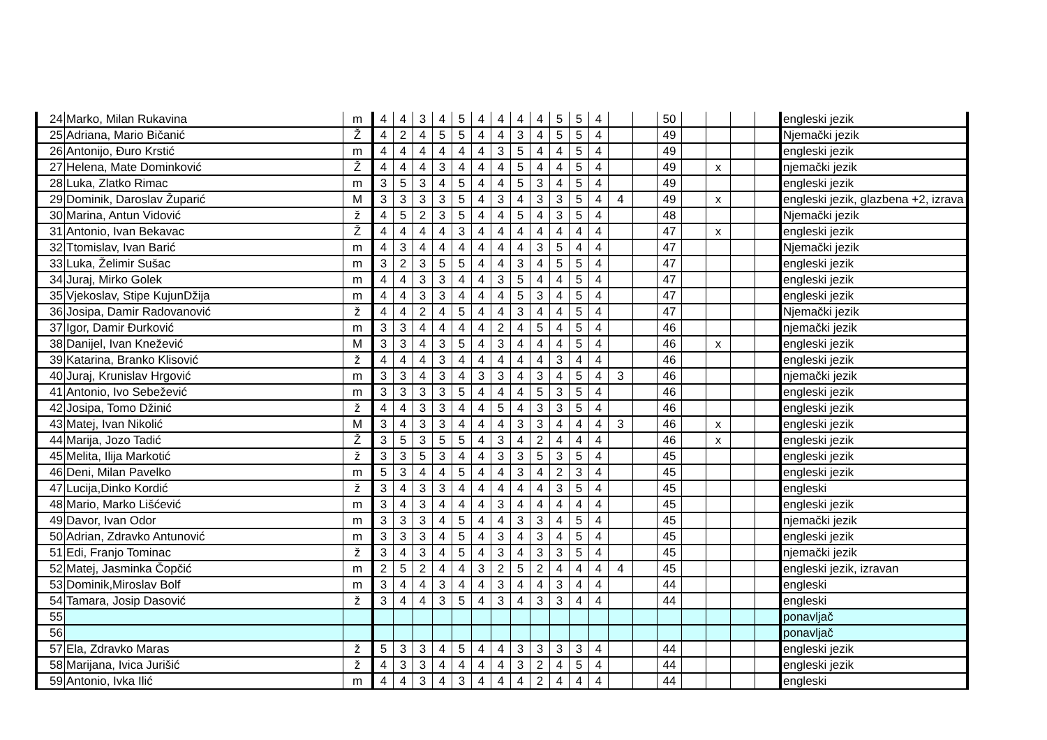| 24 | Marko, Milan Rukavina | m | 4 | 4 | 3 | 4 | 5 | 4 | 4 | 4 | 4 | 5 | 5 | 4 | | | 50 | | | | | engleski jezik |
| 25 | Adriana, Mario Bičanić | Ž | 4 | 2 | 4 | 5 | 5 | 4 | 4 | 3 | 4 | 5 | 5 | 4 | | | 49 | | | | | Njemački jezik |
| 26 | Antonijo, Đuro Krstić | m | 4 | 4 | 4 | 4 | 4 | 4 | 3 | 5 | 4 | 4 | 5 | 4 | | | 49 | | | | | engleski jezik |
| 27 | Helena, Mate Dominković | Ž | 4 | 4 | 4 | 3 | 4 | 4 | 4 | 5 | 4 | 4 | 5 | 4 | | | 49 | | x | | | njemački jezik |
| 28 | Luka, Zlatko Rimac | m | 3 | 5 | 3 | 4 | 5 | 4 | 4 | 5 | 3 | 4 | 5 | 4 | | | 49 | | | | | engleski jezik |
| 29 | Dominik, Daroslav Župarić | M | 3 | 3 | 3 | 3 | 5 | 4 | 3 | 4 | 3 | 3 | 5 | 4 | 4 | | 49 | | x | | | engleski jezik, glazbena +2, izrava |
| 30 | Marina, Antun Vidović | ž | 4 | 5 | 2 | 3 | 5 | 4 | 4 | 5 | 4 | 3 | 5 | 4 | | | 48 | | | | | Njemački jezik |
| 31 | Antonio, Ivan Bekavac | Ž | 4 | 4 | 4 | 4 | 3 | 4 | 4 | 4 | 4 | 4 | 4 | 4 | | | 47 | | x | | | engleski jezik |
| 32 | Ttomislav, Ivan Barić | m | 4 | 3 | 4 | 4 | 4 | 4 | 4 | 4 | 3 | 5 | 4 | 4 | | | 47 | | | | | Njemački jezik |
| 33 | Luka, Želimir Sušac | m | 3 | 2 | 3 | 5 | 5 | 4 | 4 | 3 | 4 | 5 | 5 | 4 | | | 47 | | | | | engleski jezik |
| 34 | Juraj, Mirko Golek | m | 4 | 4 | 3 | 3 | 4 | 4 | 3 | 5 | 4 | 4 | 5 | 4 | | | 47 | | | | | engleski jezik |
| 35 | Vjekoslav, Stipe KujunDžija | m | 4 | 4 | 3 | 3 | 4 | 4 | 4 | 5 | 3 | 4 | 5 | 4 | | | 47 | | | | | engleski jezik |
| 36 | Josipa, Damir Radovanović | ž | 4 | 4 | 2 | 4 | 5 | 4 | 4 | 3 | 4 | 4 | 5 | 4 | | | 47 | | | | | Njemački jezik |
| 37 | Igor, Damir Đurković | m | 3 | 3 | 4 | 4 | 4 | 4 | 2 | 4 | 5 | 4 | 5 | 4 | | | 46 | | | | | njemački jezik |
| 38 | Danijel, Ivan Knežević | M | 3 | 3 | 4 | 3 | 5 | 4 | 3 | 4 | 4 | 4 | 5 | 4 | | | 46 | | x | | | engleski jezik |
| 39 | Katarina, Branko Klisović | ž | 4 | 4 | 4 | 3 | 4 | 4 | 4 | 4 | 4 | 3 | 4 | 4 | | | 46 | | | | | engleski jezik |
| 40 | Juraj, Krunislav Hrgović | m | 3 | 3 | 4 | 3 | 4 | 3 | 3 | 4 | 3 | 4 | 5 | 4 | 3 | | 46 | | | | | njemački jezik |
| 41 | Antonio, Ivo Sebežević | m | 3 | 3 | 3 | 3 | 5 | 4 | 4 | 4 | 5 | 3 | 5 | 4 | | | 46 | | | | | engleski jezik |
| 42 | Josipa, Tomo Džinić | ž | 4 | 4 | 3 | 3 | 4 | 4 | 5 | 4 | 3 | 3 | 5 | 4 | | | 46 | | | | | engleski jezik |
| 43 | Matej, Ivan Nikolić | M | 3 | 4 | 3 | 3 | 4 | 4 | 4 | 3 | 3 | 4 | 4 | 4 | 3 | | 46 | | x | | | engleski jezik |
| 44 | Marija, Jozo Tadić | Ž | 3 | 5 | 3 | 5 | 5 | 4 | 3 | 4 | 2 | 4 | 4 | 4 | | | 46 | | x | | | engleski jezik |
| 45 | Melita, Ilija Markotić | ž | 3 | 3 | 5 | 3 | 4 | 4 | 3 | 3 | 5 | 3 | 5 | 4 | | | 45 | | | | | engleski jezik |
| 46 | Deni, Milan Pavelko | m | 5 | 3 | 4 | 4 | 5 | 4 | 4 | 3 | 4 | 2 | 3 | 4 | | | 45 | | | | | engleski jezik |
| 47 | Lucija,Dinko Kordić | ž | 3 | 4 | 3 | 3 | 4 | 4 | 4 | 4 | 4 | 3 | 5 | 4 | | | 45 | | | | | engleski |
| 48 | Mario, Marko Lišćević | m | 3 | 4 | 3 | 4 | 4 | 4 | 3 | 4 | 4 | 4 | 4 | 4 | | | 45 | | | | | engleski jezik |
| 49 | Davor, Ivan Odor | m | 3 | 3 | 3 | 4 | 5 | 4 | 4 | 3 | 3 | 4 | 5 | 4 | | | 45 | | | | | njemački jezik |
| 50 | Adrian, Zdravko Antunović | m | 3 | 3 | 3 | 4 | 5 | 4 | 3 | 4 | 3 | 4 | 5 | 4 | | | 45 | | | | | engleski jezik |
| 51 | Edi, Franjo Tominac | ž | 3 | 4 | 3 | 4 | 5 | 4 | 3 | 4 | 3 | 3 | 5 | 4 | | | 45 | | | | | njemački jezik |
| 52 | Matej, Jasminka Čopčić | m | 2 | 5 | 2 | 4 | 4 | 3 | 2 | 5 | 2 | 4 | 4 | 4 | 4 | | 45 | | | | | engleski jezik, izravan |
| 53 | Dominik,Miroslav Bolf | m | 3 | 4 | 4 | 3 | 4 | 4 | 3 | 4 | 4 | 3 | 4 | 4 | | | 44 | | | | | engleski |
| 54 | Tamara, Josip Dasović | ž | 3 | 4 | 4 | 3 | 5 | 4 | 3 | 4 | 3 | 3 | 4 | 4 | | | 44 | | | | | engleski |
| 55 | | | | | | | | | | | | | | | | | | | | | | ponavljač |
| 56 | | | | | | | | | | | | | | | | | | | | | | ponavljač |
| 57 | Ela, Zdravko Maras | ž | 5 | 3 | 3 | 4 | 5 | 4 | 4 | 3 | 3 | 3 | 3 | 4 | | | 44 | | | | | engleski jezik |
| 58 | Marijana, Ivica Jurišić | ž | 4 | 3 | 3 | 4 | 4 | 4 | 4 | 3 | 2 | 4 | 5 | 4 | | | 44 | | | | | engleski jezik |
| 59 | Antonio, Ivka Ilić | m | 4 | 4 | 3 | 4 | 3 | 4 | 4 | 4 | 2 | 4 | 4 | 4 | | | 44 | | | | | engleski |